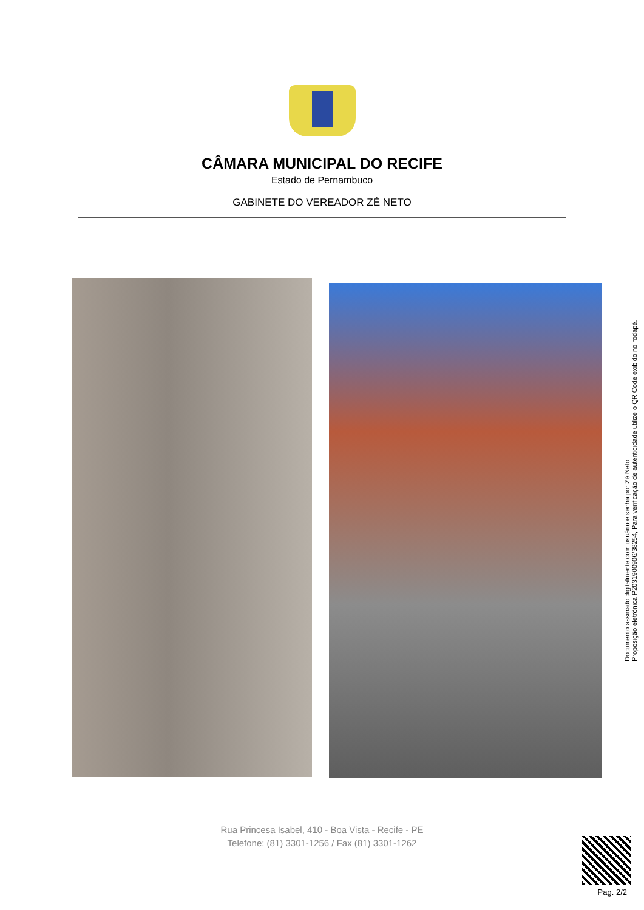CÂMARA MUNICIPAL DO RECIFE
Estado de Pernambuco
GABINETE DO VEREADOR ZÉ NETO
Documento assinado digitalmente com usuário e senha por Zé Neto.
Proposição eletrônica P20319009​06/38254, Para verificação de autenticidade utilize o QR Code exibido no rodapé.
Rua Princesa Isabel, 410 - Boa Vista - Recife - PE
Telefone: (81) 3301-1256 / Fax (81) 3301-1262
Pag. 2/2